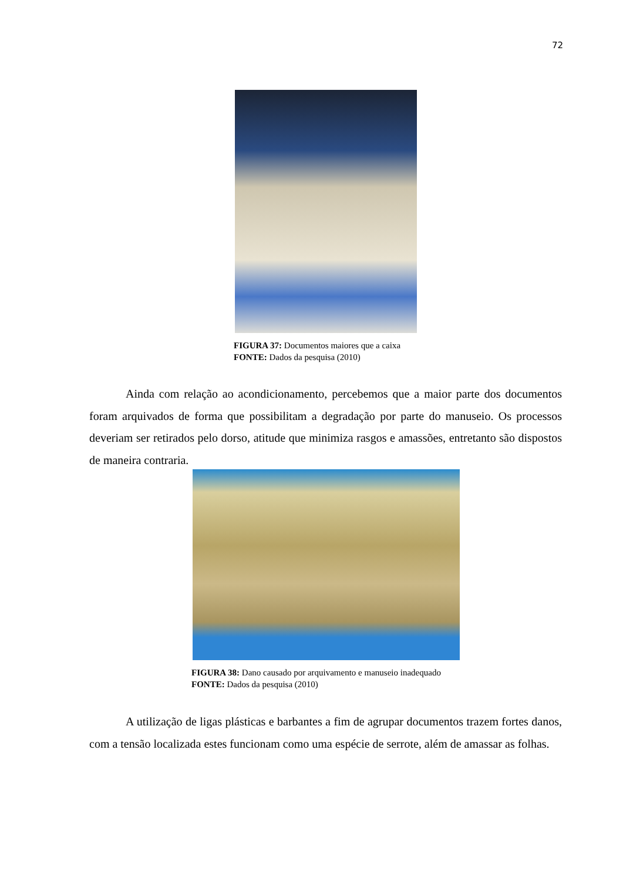72
FIGURA 37: Documentos maiores que a caixa
FONTE: Dados da pesquisa (2010)
Ainda com relação ao acondicionamento, percebemos que a maior parte dos documentos foram arquivados de forma que possibilitam a degradação por parte do manuseio. Os processos deveriam ser retirados pelo dorso, atitude que minimiza rasgos e amassões, entretanto são dispostos de maneira contraria.
FIGURA 38: Dano causado por arquivamento e manuseio inadequado
FONTE: Dados da pesquisa (2010)
A utilização de ligas plásticas e barbantes a fim de agrupar documentos trazem fortes danos, com a tensão localizada estes funcionam como uma espécie de serrote, além de amassar as folhas.